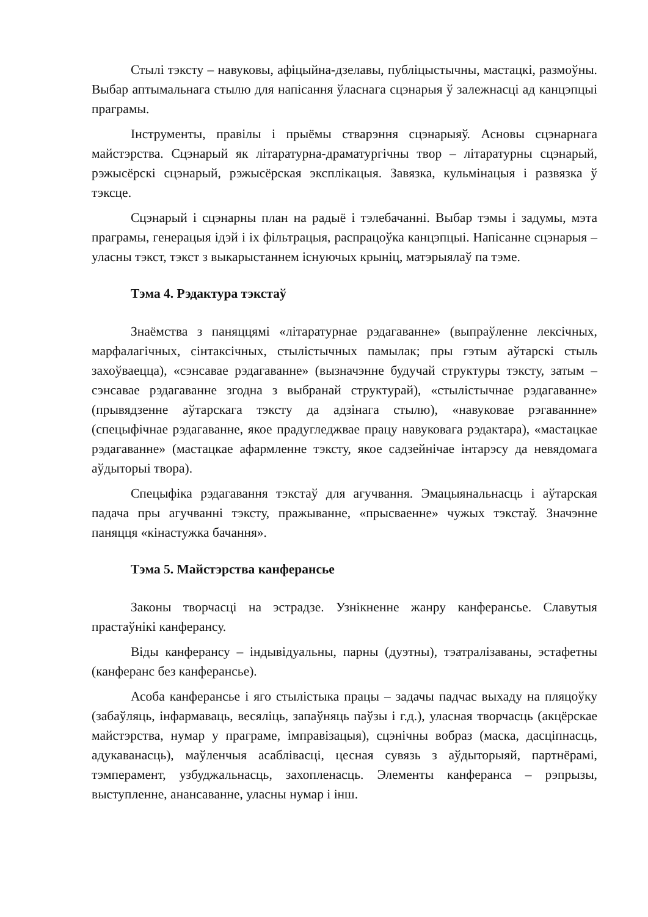Стылі тэксту – навуковы, афіцыйна-дзелавы, публіцыстычны, мастацкі, размоўны. Выбар аптымальнага стылю для напісання ўласнага сцэнарыя ў залежнасці ад канцэпцыі праграмы.
Інструменты, правілы і прыёмы стварэння сцэнарыяў. Асновы сцэнарнага майстэрства. Сцэнарый як літаратурна-драматургічны твор – літаратурны сцэнарый, рэжысёрскі сцэнарый, рэжысёрская эксплікацыя. Завязка, кульмінацыя і развязка ў тэксце.
Сцэнарый і сцэнарны план на радыё і тэлебачанні. Выбар тэмы і задумы, мэта праграмы, генерацыя ідэй і іх фільтрацыя, распрацоўка канцэпцыі. Напісанне сцэнарыя – уласны тэкст, тэкст з выкарыстаннем існуючых крыніц, матэрыялаў па тэме.
Тэма 4. Рэдактура тэкстаў
Знаёмства з паняццямі «літаратурнае рэдагаванне» (выпраўленне лексічных, марфалагічных, сінтаксічных, стылістычных памылак; пры гэтым аўтарскі стыль захоўваецца), «сэнсавае рэдагаванне» (вызначэнне будучай структуры тэксту, затым – сэнсавае рэдагаванне згодна з выбранай структурай), «стылістычнае рэдагаванне» (прывядзенне аўтарскага тэксту да адзінага стылю), «навуковае рэгаваннне» (спецыфічнае рэдагаванне, якое прадугледжвае працу навуковага рэдактара), «мастацкае рэдагаванне» (мастацкае афармленне тэксту, якое садзейнічае інтарэсу да невядомага аўдыторыі твора).
Спецыфіка рэдагавання тэкстаў для агучвання. Эмацыянальнасць і аўтарская падача пры агучванні тэксту, пражыванне, «прысваенне» чужых тэкстаў. Значэнне паняцця «кінастужка бачання».
Тэма 5. Майстэрства канферансье
Законы творчасці на эстрадзе. Узнікненне жанру канферансье. Славутыя прастаўнікі канферансу.
Віды канферансу – індывідуальны, парны (дуэтны), тэатралізаваны, эстафетны (канферанс без канферансье).
Асоба канферансье і яго стылістыка працы – задачы падчас выхаду на пляцоўку (забаўляць, інфармаваць, весяліць, запаўняць паўзы і г.д.), уласная творчасць (акцёрскае майстэрства, нумар у праграме, імправізацыя), сцэнічны вобраз (маска, дасціпнасць, адукаванасць), маўленчыя асаблівасці, цесная сувязь з аўдыторыяй, партнёрамі, тэмперамент, узбуджальнасць, захопленасць. Элементы канферанса – рэпрызы, выступленне, анансаванне, уласны нумар і інш.